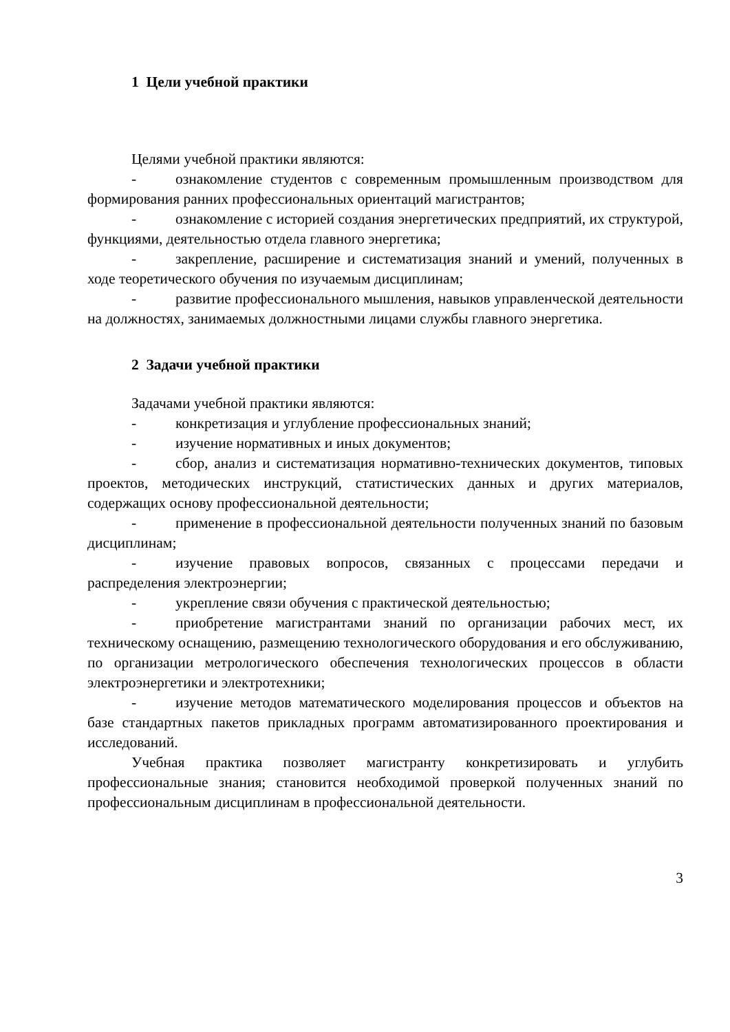1 Цели учебной практики
Целями учебной практики являются:
- ознакомление студентов с современным промышленным производством для формирования ранних профессиональных ориентаций магистрантов;
- ознакомление с историей создания энергетических предприятий, их структурой, функциями, деятельностью отдела главного энергетика;
- закрепление, расширение и систематизация знаний и умений, полученных в ходе теоретического обучения по изучаемым дисциплинам;
- развитие профессионального мышления, навыков управленческой деятельности на должностях, занимаемых должностными лицами службы главного энергетика.
2 Задачи учебной практики
Задачами учебной практики являются:
- конкретизация и углубление профессиональных знаний;
- изучение нормативных и иных документов;
- сбор, анализ и систематизация нормативно-технических документов, типовых проектов, методических инструкций, статистических данных и других материалов, содержащих основу профессиональной деятельности;
- применение в профессиональной деятельности полученных знаний по базовым дисциплинам;
- изучение правовых вопросов, связанных с процессами передачи и распределения электроэнергии;
- укрепление связи обучения с практической деятельностью;
- приобретение магистрантами знаний по организации рабочих мест, их техническому оснащению, размещению технологического оборудования и его обслуживанию, по организации метрологического обеспечения технологических процессов в области электроэнергетики и электротехники;
- изучение методов математического моделирования процессов и объектов на базе стандартных пакетов прикладных программ автоматизированного проектирования и исследований.
Учебная практика позволяет магистранту конкретизировать и углубить профессиональные знания; становится необходимой проверкой полученных знаний по профессиональным дисциплинам в профессиональной деятельности.
3